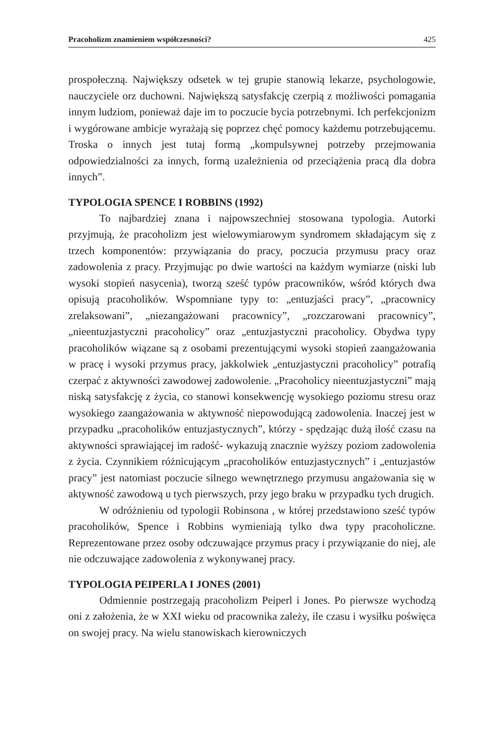Pracoholizm znamieniem współczesności? 425
prospołeczną. Największy odsetek w tej grupie stanowią lekarze, psychologowie, nauczyciele orz duchowni. Największą satysfakcję czerpią z możliwości pomagania innym ludziom, ponieważ daje im to poczucie bycia potrzebnymi. Ich perfekcjonizm i wygórowane ambicje wyrażają się poprzez chęć pomocy każdemu potrzebującemu. Troska o innych jest tutaj formą „kompulsywnej potrzeby przejmowania odpowiedzialności za innych, formą uzależnienia od przeciążenia pracą dla dobra innych”.
TYPOLOGIA SPENCE I ROBBINS (1992)
To najbardziej znana i najpowszechniej stosowana typologia. Autorki przyjmują, że pracoholizm jest wielowymiarowym syndromem składającym się z trzech komponentów: przywiązania do pracy, poczucia przymusu pracy oraz zadowolenia z pracy. Przyjmując po dwie wartości na każdym wymiarze (niski lub wysoki stopień nasycenia), tworzą sześć typów pracowników, wśród których dwa opisują pracoholików. Wspomniane typy to: „entuzjaści pracy”, „pracownicy zrelaksowani”, „niezangażowani pracownicy”, „rozczarowani pracownicy”, „nieentuzjastyczni pracoholicy” oraz „entuzjastyczni pracoholicy. Obydwa typy pracoholików wiązane są z osobami prezentującymi wysoki stopień zaangażowania w pracę i wysoki przymus pracy, jakkolwiek „entuzjastyczni pracoholicy” potrafią czerpać z aktywności zawodowej zadowolenie. „Pracoholicy nieentuzjastyczni” mają niską satysfakcję z życia, co stanowi konsekwencję wysokiego poziomu stresu oraz wysokiego zaangażowania w aktywność niepowodującą zadowolenia. Inaczej jest w przypadku „pracoholików entuzjastycznych”, którzy - spędzając dużą ilość czasu na aktywności sprawiającej im radość- wykazują znacznie wyższy poziom zadowolenia z życia. Czynnikiem różnicującym „pracoholików entuzjastycznych” i „entuzjastów pracy” jest natomiast poczucie silnego wewnętrznego przymusu angażowania się w aktywność zawodową u tych pierwszych, przy jego braku w przypadku tych drugich.
W odróżnieniu od typologii Robinsona , w której przedstawiono sześć typów pracoholików, Spence i Robbins wymieniają tylko dwa typy pracoholiczne. Reprezentowane przez osoby odczuwające przymus pracy i przywiązanie do niej, ale nie odczuwające zadowolenia z wykonywanej pracy.
TYPOLOGIA PEIPERLA I JONES (2001)
Odmiennie postrzegają pracoholizm Peiperl i Jones. Po pierwsze wychodzą oni z założenia, że w XXI wieku od pracownika zależy, ile czasu i wysiłku poświęca on swojej pracy. Na wielu stanowiskach kierowniczych